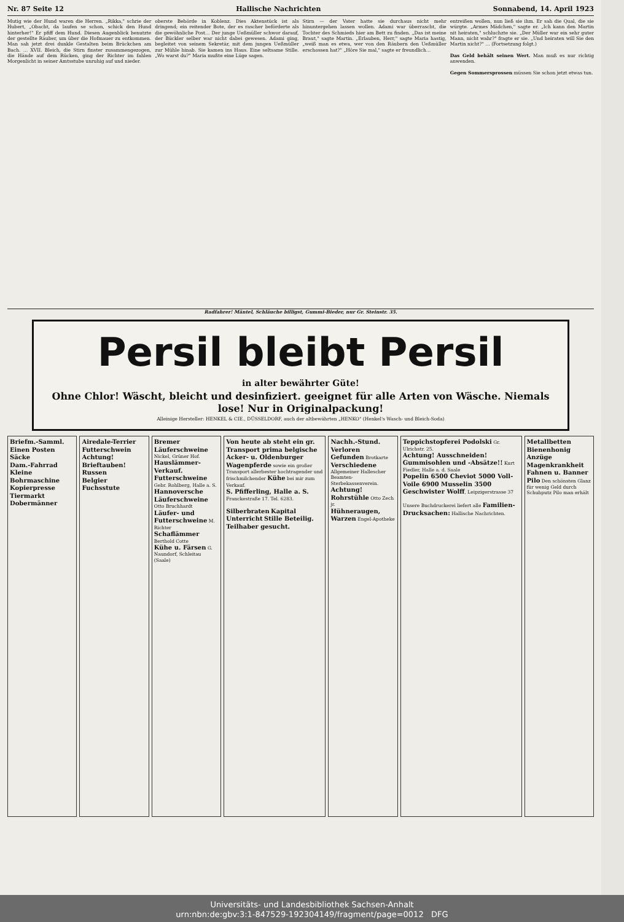Nr. 87 Seite 12 Hallische Nachrichten Sonnabend, 14. April 1923
Mutig wie der Hund waren die Herren. „Rikka," schrie der Hubert, „Obacht, da laufen se schon, schick den Hund hinterher!" Er pfiff dem Hund. Diesen Augenblick benutzte der gestellte Räuber, um über die Hofmauer zu entkommen. Man sah jetzt drei dunkle Gestalten beim Brückchen am Bach. … XVII. Bleich, die Stirn finster zusammengezogen, die Hände auf dem Rücken, ging der Richter im fahlen Morgenlicht in seiner Amtsstube unruhig auf und nieder.
oberste Behörde in Koblenz. Dies Aktenstück ist als dringend; ein reitender Bote, der es rascher beförderte als die gewöhnliche Post… Der junge Ueßmüller schwor darauf, der Bückler selber war nicht dabei gewesen. Adami ging, begleitet von seinem Sekretär, mit dem jungen Ueßmüller zur Mühle hinab. Sie kamen ins Haus. Eine seltsame Stille. „Wo warst du?" Maria mußte eine Lüge sagen.
Stirn — der Vater hatte sie durchaus nicht mehr hinuntergehen lassen wollen. Adami war überrascht, die Tochter des Schmieds hier am Bett zu finden. „Das ist meine Braut," sagte Martin. „Erlauben, Herr," sagte Maria hastig, „weiß man es etwa, wer von den Räubern den Ueßmüller erschossen hat?" „Höre Sie mal," sagte er freundlich…
entreißen wollen, nun ließ sie ihm. Er sah die Qual, die sie würgte. „Armes Mädchen," sagte er. „Ich kann den Martin nit heiraten," schluchzte sie. „Der Müller war ein sehr guter Mann, nicht wahr?" fragte er sie. „Und heiraten will Sie den Martin nicht?" … (Fortsetzung folgt.)
Das Geld behält seinen Wert. Man muß es nur richtig anwenden.
Gegen Sommersprossen müssen Sie schon jetzt etwas tun.
Radfahrer! Mäntel, Schläuche billigst, Gummi-Bieder, nur Gr. Steinstr. 35.
Persil bleibt Persil
in alter bewährter Güte!
Ohne Chlor! Wäscht, bleicht und desinfiziert. geeignet für alle Arten von Wäsche. Niemals lose! Nur in Originalpackung!
Alleinige Hersteller: HENKEL & CIE., DÜSSELDORF, auch der altbewährten „HENKO" (Henkel's Wasch- und Bleich-Soda)
Briefm.-Samml.
Einen Posten Säcke
Dam.-Fahrrad
Kleine Bohrmaschine
Kopierpresse
Tiermarkt
Dobermänner
Airedale-Terrier
Futterschwein
Achtung!
Brieftauben!
Russen
Belgier
Fuchsstute
Bremer Läuferschweine Nickel, Grüner Hof.
Hauslämmer-Verkauf.
Futterschweine Gebr. Rohlberg, Halle a. S.
Hannoversche Läuferschweine Otto Bruchhardt
Läufer- und Futterschweine M. Richter
Schaflämmer Berthold Cotte
Kühe u. Färsen G. Naundorf, Schleitau (Saale)
Von heute ab steht ein gr. Transport prima belgische Acker- u. Oldenburger Wagenpferde sowie ein großer Transport allerbester hochtragender und frischmilchender Kühe bei mir zum Verkauf.
S. Pfifferling, Halle a. S. Franckestraße 17. Tel. 6283.
Silberbraten Kapital Unterricht Stille Beteilig. Teilhaber gesucht.
Nachh.-Stund.
Verloren Gefunden Brotkarte
Verschiedene Allgemeiner Hallescher Beamten-Sterbekassenverein.
Achtung! Rohrstühle Otto Zech jr.
Hühneraugen, Warzen Engel-Apotheke
Teppichstopferei Podolski Gr. Ulrichstr. 25.
Achtung! Ausschneiden! Gummisohlen und -Absätze!! Kurt Fiedler, Halle a. d. Saale
Popelin 6500 Cheviot 5000 Voll-Voile 6900 Musselin 3500
Geschwister Wolff, Leipzigerstrasse 37
Unsere Buchdruckerei liefert alle Familien-Drucksachen: Hallische Nachrichten.
Metallbetten
Bienenhonig
Anzüge
Magenkrankheit
Fahnen u. Banner
Pilo Den schönsten Glanz für wenig Geld durch Schuhputz Pilo man erhält
Universitäts- und Landesbibliothek Sachsen-Anhalt
urn:nbn:de:gbv:3:1-847529-192304149/fragment/page=0012 DFG